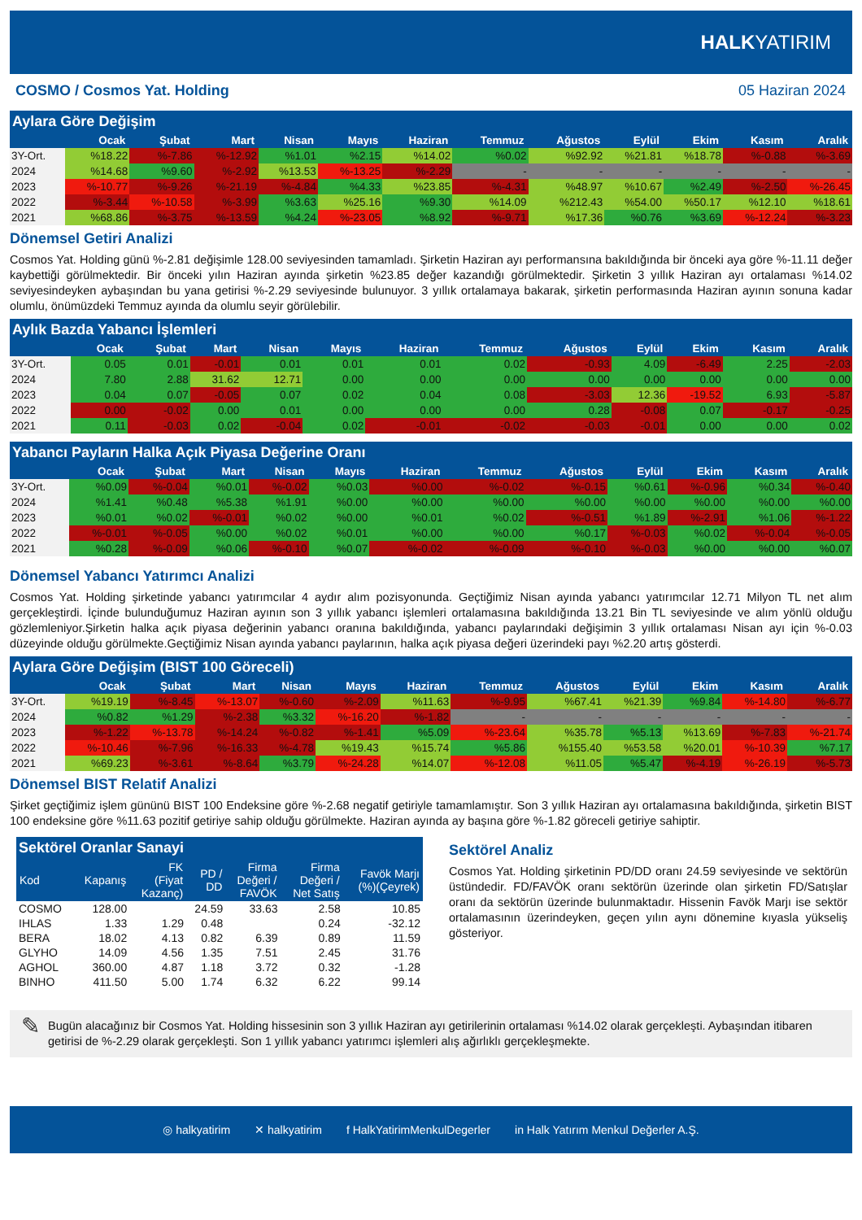HALK YATIRIM
COSMO / Cosmos Yat. Holding 05 Haziran 2024
Aylara Göre Değişim
| | Ocak | Şubat | Mart | Nisan | Mayıs | Haziran | Temmuz | Ağustos | Eylül | Ekim | Kasım | Aralık |
| --- | --- | --- | --- | --- | --- | --- | --- | --- | --- | --- | --- | --- |
| 3Y-Ort. | %18.22 | %-7.86 | %-12.92 | %1.01 | %2.15 | %14.02 | %0.02 | %92.92 | %21.81 | %18.78 | %-0.88 | %-3.69 |
| 2024 | %14.68 | %9.60 | %-2.92 | %13.53 | %-13.25 | %-2.29 | - | - | - | - | - | - |
| 2023 | %-10.77 | %-9.26 | %-21.19 | %-4.84 | %4.33 | %23.85 | %-4.31 | %48.97 | %10.67 | %2.49 | %-2.50 | %-26.45 |
| 2022 | %-3.44 | %-10.58 | %-3.99 | %3.63 | %25.16 | %9.30 | %14.09 | %212.43 | %54.00 | %50.17 | %12.10 | %18.61 |
| 2021 | %68.86 | %-3.75 | %-13.59 | %4.24 | %-23.05 | %8.92 | %-9.71 | %17.36 | %0.76 | %3.69 | %-12.24 | %-3.23 |
Dönemsel Getiri Analizi
Cosmos Yat. Holding günü %-2.81 değişimle 128.00 seviyesinden tamamladı. Şirketin Haziran ayı performansına bakıldığında bir önceki aya göre %-11.11 değer kaybettiği görülmektedir. Bir önceki yılın Haziran ayında şirketin %23.85 değer kazandığı görülmektedir. Şirketin 3 yıllık Haziran ayı ortalaması %14.02 seviyesindeyken aybaşından bu yana getirisi %-2.29 seviyesinde bulunuyor. 3 yıllık ortalamaya bakarak, şirketin performasında Haziran ayının sonuna kadar olumlu, önümüzdeki Temmuz ayında da olumlu seyir görülebilir.
Aylık Bazda Yabancı İşlemleri
| | Ocak | Şubat | Mart | Nisan | Mayıs | Haziran | Temmuz | Ağustos | Eylül | Ekim | Kasım | Aralık |
| --- | --- | --- | --- | --- | --- | --- | --- | --- | --- | --- | --- | --- |
| 3Y-Ort. | 0.05 | 0.01 | -0.01 | 0.01 | 0.01 | 0.01 | 0.02 | -0.93 | 4.09 | -6.49 | 2.25 | -2.03 |
| 2024 | 7.80 | 2.88 | 31.62 | 12.71 | 0.00 | 0.00 | 0.00 | 0.00 | 0.00 | 0.00 | 0.00 | 0.00 |
| 2023 | 0.04 | 0.07 | -0.05 | 0.07 | 0.02 | 0.04 | 0.08 | -3.03 | 12.36 | -19.52 | 6.93 | -5.87 |
| 2022 | 0.00 | -0.02 | 0.00 | 0.01 | 0.00 | 0.00 | 0.00 | 0.28 | -0.08 | 0.07 | -0.17 | -0.25 |
| 2021 | 0.11 | -0.03 | 0.02 | -0.04 | 0.02 | -0.01 | -0.02 | -0.03 | -0.01 | 0.00 | 0.00 | 0.02 |
Yabancı Payların Halka Açık Piyasa Değerine Oranı
| | Ocak | Şubat | Mart | Nisan | Mayıs | Haziran | Temmuz | Ağustos | Eylül | Ekim | Kasım | Aralık |
| --- | --- | --- | --- | --- | --- | --- | --- | --- | --- | --- | --- | --- |
| 3Y-Ort. | %0.09 | %-0.04 | %0.01 | %-0.02 | %0.03 | %0.00 | %-0.02 | %-0.15 | %0.61 | %-0.96 | %0.34 | %-0.40 |
| 2024 | %1.41 | %0.48 | %5.38 | %1.91 | %0.00 | %0.00 | %0.00 | %0.00 | %0.00 | %0.00 | %0.00 | %0.00 |
| 2023 | %0.01 | %0.02 | %-0.01 | %0.02 | %0.00 | %0.01 | %0.02 | %-0.51 | %1.89 | %-2.91 | %1.06 | %-1.22 |
| 2022 | %-0.01 | %-0.05 | %0.00 | %0.02 | %0.01 | %0.00 | %0.00 | %0.17 | %-0.03 | %0.02 | %-0.04 | %-0.05 |
| 2021 | %0.28 | %-0.09 | %0.06 | %-0.10 | %0.07 | %-0.02 | %-0.09 | %-0.10 | %-0.03 | %0.00 | %0.00 | %0.07 |
Dönemsel Yabancı Yatırımcı Analizi
Cosmos Yat. Holding şirketinde yabancı yatırımcılar 4 aydır alım pozisyonunda. Geçtiğimiz Nisan ayında yabancı yatırımcılar 12.71 Milyon TL net alım gerçekleştirdi. İçinde bulunduğumuz Haziran ayının son 3 yıllık yabancı işlemleri ortalamasına bakıldığında 13.21 Bin TL seviyesinde ve alım yönlü olduğu gözlemleniyor.Şirketin halka açık piyasa değerinin yabancı oranına bakıldığında, yabancı paylarındaki değişimin 3 yıllık ortalaması Nisan ayı için %-0.03 düzeyinde olduğu görülmekte.Geçtiğimiz Nisan ayında yabancı paylarının, halka açık piyasa değeri üzerindeki payı %2.20 artış gösterdi.
Aylara Göre Değişim (BIST 100 Göreceli)
| | Ocak | Şubat | Mart | Nisan | Mayıs | Haziran | Temmuz | Ağustos | Eylül | Ekim | Kasım | Aralık |
| --- | --- | --- | --- | --- | --- | --- | --- | --- | --- | --- | --- | --- |
| 3Y-Ort. | %19.19 | %-8.45 | %-13.07 | %-0.60 | %-2.09 | %11.63 | %-9.95 | %67.41 | %21.39 | %9.84 | %-14.80 | %-6.77 |
| 2024 | %0.82 | %1.29 | %-2.38 | %3.32 | %-16.20 | %-1.82 | - | - | - | - | - | - |
| 2023 | %-1.22 | %-13.78 | %-14.24 | %-0.82 | %-1.41 | %5.09 | %-23.64 | %35.78 | %5.13 | %13.69 | %-7.83 | %-21.74 |
| 2022 | %-10.46 | %-7.96 | %-16.33 | %-4.78 | %19.43 | %15.74 | %5.86 | %155.40 | %53.58 | %20.01 | %-10.39 | %7.17 |
| 2021 | %69.23 | %-3.61 | %-8.64 | %3.79 | %-24.28 | %14.07 | %-12.08 | %11.05 | %5.47 | %-4.19 | %-26.19 | %-5.73 |
Dönemsel BIST Relatif Analizi
Şirket geçtiğimiz işlem gününü BIST 100 Endeksine göre %-2.68 negatif getiriyle tamamlamıştır. Son 3 yıllık Haziran ayı ortalamasına bakıldığında, şirketin BIST 100 endeksine göre %11.63 pozitif getiriye sahip olduğu görülmekte. Haziran ayında ay başına göre %-1.82 göreceli getiriye sahiptir.
Sektörel Oranlar Sanayi
| Kod | Kapanış | FK (Fiyat Kazanç) | PD / DD | Firma Değeri / FAVÖK | Firma Değeri / Net Satış | Favök Marjı (%)(Çeyrek) |
| --- | --- | --- | --- | --- | --- | --- |
| COSMO | 128.00 | | 24.59 | 33.63 | 2.58 | 10.85 |
| IHLAS | 1.33 | 1.29 | 0.48 | | 0.24 | -32.12 |
| BERA | 18.02 | 4.13 | 0.82 | 6.39 | 0.89 | 11.59 |
| GLYHO | 14.09 | 4.56 | 1.35 | 7.51 | 2.45 | 31.76 |
| AGHOL | 360.00 | 4.87 | 1.18 | 3.72 | 0.32 | -1.28 |
| BINHO | 411.50 | 5.00 | 1.74 | 6.32 | 6.22 | 99.14 |
Sektörel Analiz
Cosmos Yat. Holding şirketinin PD/DD oranı 24.59 seviyesinde ve sektörün üstündedir. FD/FAVÖK oranı sektörün üzerinde olan şirketin FD/Satışlar oranı da sektörün üzerinde bulunmaktadır. Hissenin Favök Marjı ise sektör ortalamasının üzerindeyken, geçen yılın aynı dönemine kıyasla yükseliş gösteriyor.
✎
Bugün alacağınız bir Cosmos Yat. Holding hissesinin son 3 yıllık Haziran ayı getirilerinin ortalaması %14.02 olarak gerçekleşti. Aybaşından itibaren getirisi de %-2.29 olarak gerçekleşti. Son 1 yıllık yabancı yatırımcı işlemleri alış ağırlıklı gerçekleşmekte.
◎ halkyatirim ✕ halkyatirim f HalkYatirimMenkulDegerler in Halk Yatırım Menkul Değerler A.Ş.